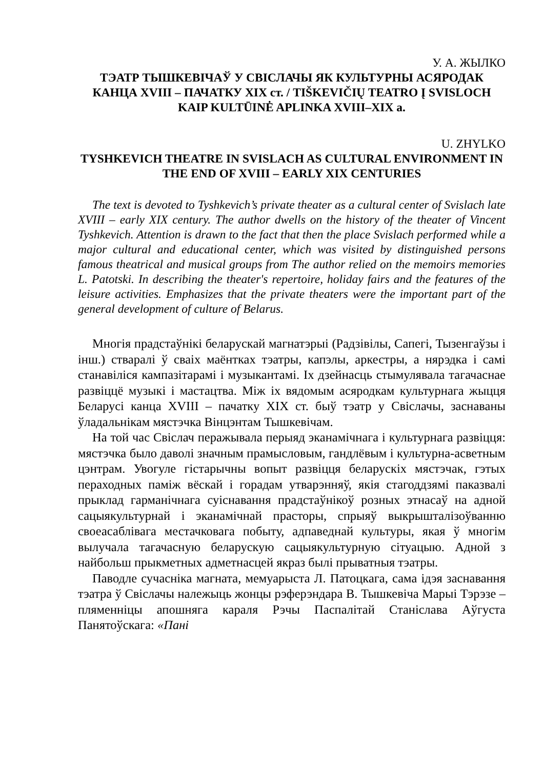У. А. ЖЫЛКО
ТЭАТР ТЫШКЕВІЧАЎ У СВІСЛАЧЫ ЯК КУЛЬТУРНЫ АСЯРОДАК КАНЦА XVIII – ПАЧАТКУ XIX ст. / TIŠKEVIČIŲ TEATRO Į SVISLOCH KAIP KULTŪINĖ APLINKA XVIII–XIX a.
U. ZHYLKO
TYSHKEVICH THEATRE IN SVISLACH AS CULTURAL ENVIRONMENT IN THE END OF XVIII – EARLY XIX CENTURIES
The text is devoted to Tyshkevich’s private theater as a cultural center of Svislach late XVIII – early XIX century. The author dwells on the history of the theater of Vincent Tyshkevich. Attention is drawn to the fact that then the place Svislach performed while a major cultural and educational center, which was visited by distinguished persons famous theatrical and musical groups from The author relied on the memoirs memories L. Patotski. In describing the theater's repertoire, holiday fairs and the features of the leisure activities. Emphasizes that the private theaters were the important part of the general development of culture of Belarus.
Многія прадстаўнікі беларускай магнатэрыі (Радзівілы, Сапегі, Тызенгаўзы і інш.) стваралі ў сваіх маёнтках тэатры, капэлы, аркестры, а нярэдка і самі станавіліся кампазітарамі і музыкантамі. Іх дзейнасць стымулявала тагачаснае развіццё музыкі і мастацтва. Між іх вядомым асяродкам культурнага жыцця Беларусі канца XVIII – пачатку XIX ст. быў тэатр у Свіслачы, заснаваны ўладальнікам мястэчка Вінцэнтам Тышкевічам.
На той час Свіслач перажывала перыяд эканамічнага і культурнага развіцця: мястэчка было даволі значным прамысловым, гандлёвым і культурна-асветным цэнтрам. Увогуле гістарычны вопыт развіцця беларускіх мястэчак, гэтых пераходных паміж вёскай і горадам утварэнняў, якія стагоддзямі паказвалі прыклад гарманічнага суіснавання прадстаўнікоў розных этнасаў на адной сацыякультурнай і эканамічнай прасторы, спрыяў выкрышталізоўванню своеасаблівага местачковага побыту, адпаведнай культуры, якая ў многім вылучала тагачасную беларускую сацыякультурную сітуацыю. Адной з найбольш прыкметных адметнасцей якраз былі прыватныя тэатры.
Паводле сучасніка магната, мемуарыста Л. Патоцкага, сама ідэя заснавання тэатра ў Свіслачы належыць жонцы рэферэндара В. Тышкевіча Марыі Тэрэзе – пляменніцы апошняга караля Рэчы Паспалітай Станіслава Аўгуста Панятоўскага: «Пані